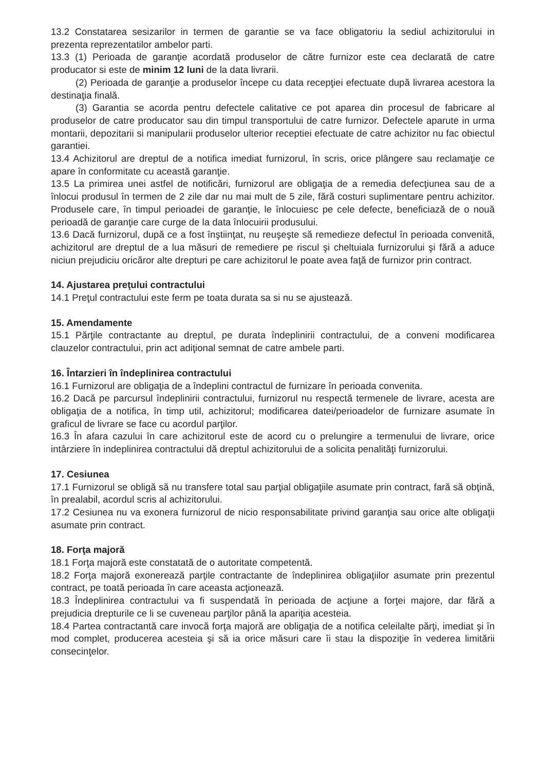13.2 Constatarea sesizarilor in termen de garantie se va face obligatoriu la sediul achizitorului in prezenta reprezentatilor ambelor parti.
13.3 (1) Perioada de garanţie acordată produselor de către furnizor este cea declarată de catre producator si este de minim 12 luni de la data livrarii.
(2) Perioada de garanţie a produselor începe cu data recepţiei efectuate după livrarea acestora la destinaţia finală.
(3) Garantia se acorda pentru defectele calitative ce pot aparea din procesul de fabricare al produselor de catre producator sau din timpul transportului de catre furnizor. Defectele aparute in urma montarii, depozitarii si manipularii produselor ulterior receptiei efectuate de catre achizitor nu fac obiectul garantiei.
13.4 Achizitorul are dreptul de a notifica imediat furnizorul, în scris, orice plângere sau reclamaţie ce apare în conformitate cu această garanţie.
13.5 La primirea unei astfel de notificări, furnizorul are obligaţia de a remedia defecţiunea sau de a înlocui produsul în termen de 2 zile dar nu mai mult de 5 zile, fără costuri suplimentare pentru achizitor. Produsele care, în timpul perioadei de garanţie, le înlocuiesc pe cele defecte, beneficiază de o nouă perioadă de garanţie care curge de la data înlocuirii produsului.
13.6 Dacă furnizorul, după ce a fost înştiinţat, nu reuşeşte să remedieze defectul în perioada convenită, achizitorul are dreptul de a lua măsuri de remediere pe riscul şi cheltuiala furnizorului şi fără a aduce niciun prejudiciu oricăror alte drepturi pe care achizitorul le poate avea faţă de furnizor prin contract.
14. Ajustarea preţului contractului
14.1 Preţul contractului este ferm pe toata durata sa si nu se ajustează.
15. Amendamente
15.1 Părţile contractante au dreptul, pe durata îndeplinirii contractului, de a conveni modificarea clauzelor contractului, prin act adiţional semnat de catre ambele parti.
16. Întarzieri în îndeplinirea contractului
16.1 Furnizorul are obligaţia de a îndeplini contractul de furnizare în perioada convenita.
16.2 Dacă pe parcursul îndeplinirii contractului, furnizorul nu respectă termenele de livrare, acesta are obligaţia de a notifica, în timp util, achizitorul; modificarea datei/perioadelor de furnizare asumate în graficul de livrare se face cu acordul parţilor.
16.3 În afara cazului în care achizitorul este de acord cu o prelungire a termenului de livrare, orice intârziere în indeplinirea contractului dă dreptul achizitorului de a solicita penalităţi furnizorului.
17. Cesiunea
17.1 Furnizorul se obligă să nu transfere total sau parţial obligaţiile asumate prin contract, fară să obţină, în prealabil, acordul scris al achizitorului.
17.2 Cesiunea nu va exonera furnizorul de nicio responsabilitate privind garanţia sau orice alte obligaţii asumate prin contract.
18. Forţa majoră
18.1 Forţa majoră este constatată de o autoritate competentă.
18.2 Forţa majoră exonerează parţile contractante de îndeplinirea obligaţiilor asumate prin prezentul contract, pe toată perioada în care aceasta acţionează.
18.3 Îndeplinirea contractului va fi suspendată în perioada de acţiune a forţei majore, dar fără a prejudicia drepturile ce li se cuveneau parţilor până la apariţia acesteia.
18.4 Partea contractantă care invocă forţa majoră are obligaţia de a notifica celeilalte părţi, imediat şi în mod complet, producerea acesteia şi să ia orice măsuri care îi stau la dispoziţie în vederea limitării consecinţelor.